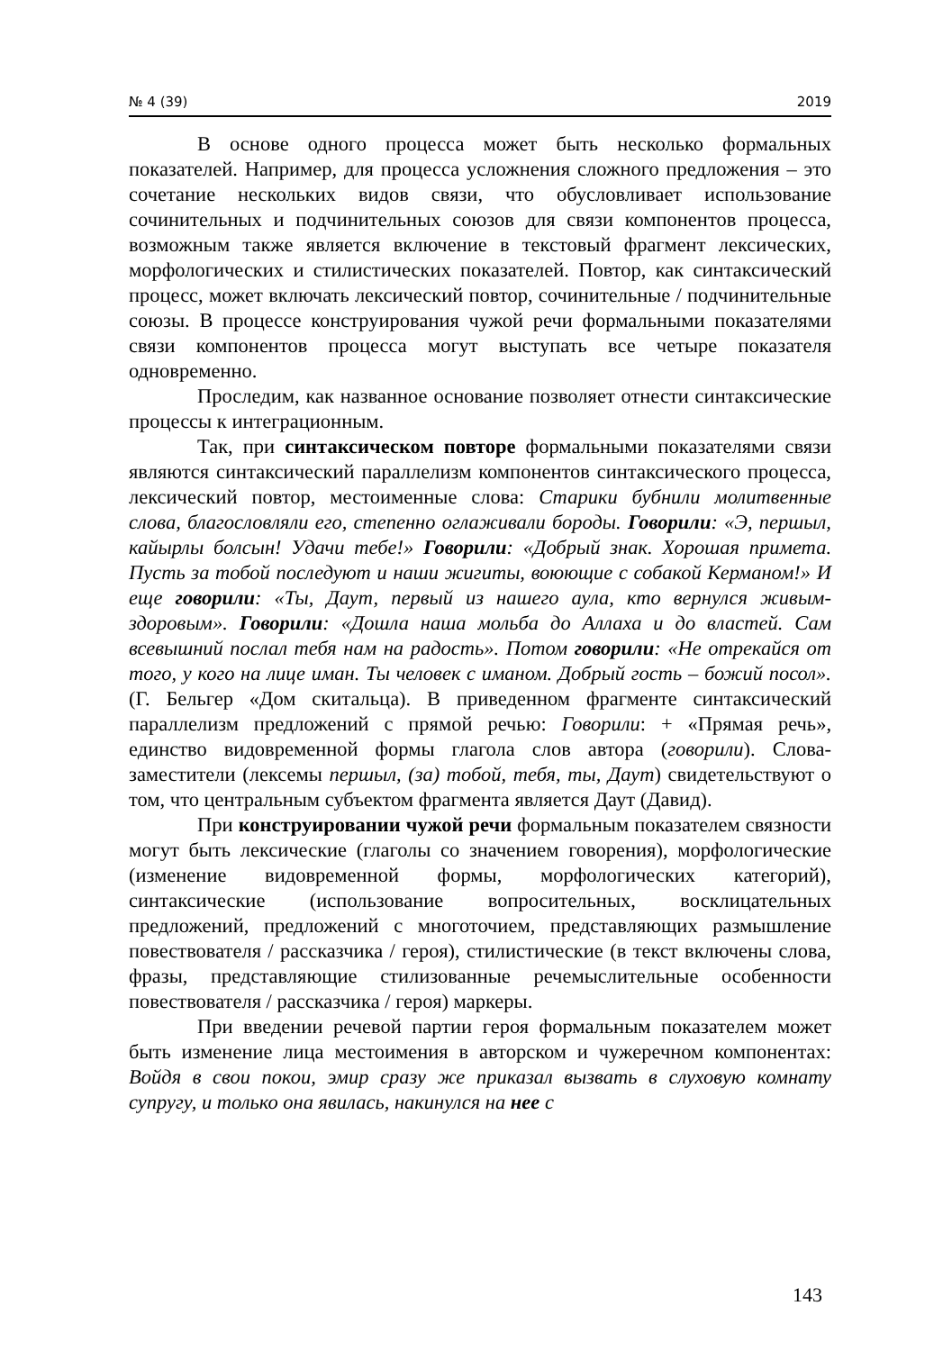№ 4 (39) 2019
В основе одного процесса может быть несколько формальных показателей. Например, для процесса усложнения сложного предложения – это сочетание нескольких видов связи, что обусловливает использование сочинительных и подчинительных союзов для связи компонентов процесса, возможным также является включение в текстовый фрагмент лексических, морфологических и стилистических показателей. Повтор, как синтаксический процесс, может включать лексический повтор, сочинительные / подчинительные союзы. В процессе конструирования чужой речи формальными показателями связи компонентов процесса могут выступать все четыре показателя одновременно.
Проследим, как названное основание позволяет отнести синтаксические процессы к интеграционным.
Так, при синтаксическом повторе формальными показателями связи являются синтаксический параллелизм компонентов синтаксического процесса, лексический повтор, местоименные слова: Старики бубнили молитвенные слова, благословляли его, степенно оглаживали бороды. Говорили: «Э, першыл, кайырлы болсын! Удачи тебе!» Говорили: «Добрый знак. Хорошая примета. Пусть за тобой последуют и наши жигиты, воюющие с собакой Керманом!» И еще говорили: «Ты, Даут, первый из нашего аула, кто вернулся живым-здоровым». Говорили: «Дошла наша мольба до Аллаха и до властей. Сам всевышний послал тебя нам на радость». Потом говорили: «Не отрекайся от того, у кого на лице иман. Ты человек с иманом. Добрый гость – божий посол». (Г. Бельгер «Дом скитальца). В приведенном фрагменте синтаксический параллелизм предложений с прямой речью: Говорили: + «Прямая речь», единство видовременной формы глагола слов автора (говорили). Слова-заместители (лексемы першыл, (за) тобой, тебя, ты, Даут) свидетельствуют о том, что центральным субъектом фрагмента является Даут (Давид).
При конструировании чужой речи формальным показателем связности могут быть лексические (глаголы со значением говорения), морфологические (изменение видовременной формы, морфологических категорий), синтаксические (использование вопросительных, восклицательных предложений, предложений с многоточием, представляющих размышление повествователя / рассказчика / героя), стилистические (в текст включены слова, фразы, представляющие стилизованные речемыслительные особенности повествователя / рассказчика / героя) маркеры.
При введении речевой партии героя формальным показателем может быть изменение лица местоимения в авторском и чужеречном компонентах: Войдя в свои покои, эмир сразу же приказал вызвать в слуховую комнату супругу, и только она явилась, накинулся на нее с
143